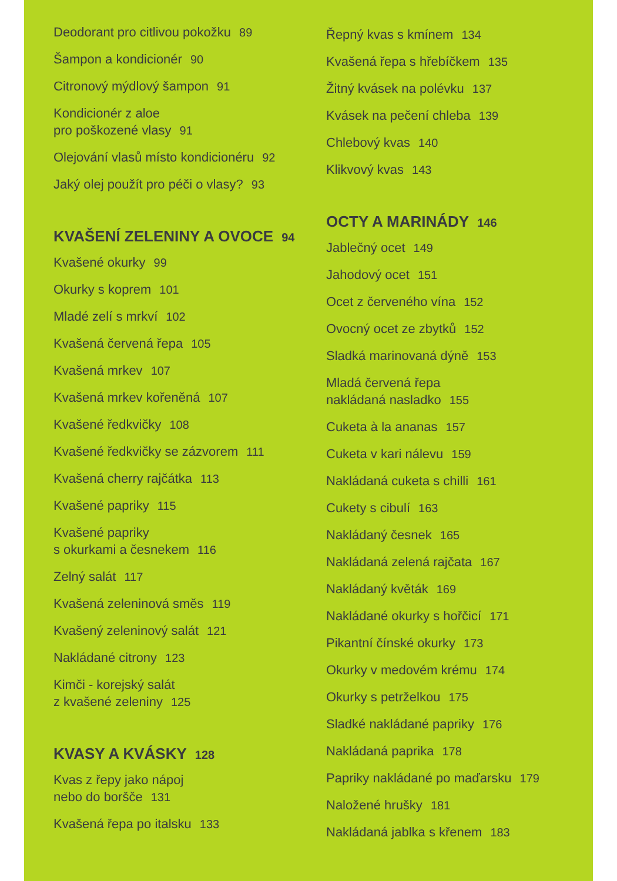Deodorant pro citlivou pokožku 89
Šampon a kondicionér 90
Citronový mýdlový šampon 91
Kondicionér z aloe
pro poškozené vlasy 91
Olejování vlasů místo kondicionéru 92
Jaký olej použít pro péči o vlasy? 93
KVAŠENÍ ZELENINY A OVOCE 94
Kvašené okurky 99
Okurky s koprem 101
Mladé zelí s mrkví 102
Kvašená červená řepa 105
Kvašená mrkev 107
Kvašená mrkev kořeněná 107
Kvašené ředkvičky 108
Kvašené ředkvičky se zázvorem 111
Kvašená cherry rajčátka 113
Kvašené papriky 115
Kvašené papriky
s okurkami a česnekem 116
Zelný salát 117
Kvašená zeleninová směs 119
Kvašený zeleninový salát 121
Nakládané citrony 123
Kimči - korejský salát
z kvašené zeleniny 125
KVASY A KVÁSKY 128
Kvas z řepy jako nápoj
nebo do boršče 131
Kvašená řepa po italsku 133
Řepný kvas s kmínem 134
Kvašená řepa s hřebíčkem 135
Žitný kvásek na polévku 137
Kvásek na pečení chleba 139
Chlebový kvas 140
Klikvový kvas 143
OCTY A MARINÁDY 146
Jablečný ocet 149
Jahodový ocet 151
Ocet z červeného vína 152
Ovocný ocet ze zbytků 152
Sladká marinovaná dýně 153
Mladá červená řepa
nakládaná nasladko 155
Cuketa à la ananas 157
Cuketa v kari nálevu 159
Nakládaná cuketa s chilli 161
Cukety s cibulí 163
Nakládaný česnek 165
Nakládaná zelená rajčata 167
Nakládaný květák 169
Nakládané okurky s hořčicí 171
Pikantní čínské okurky 173
Okurky v medovém krému 174
Okurky s petrželkou 175
Sladké nakládané papriky 176
Nakládaná paprika 178
Papriky nakládané po maďarsku 179
Naložené hrušky 181
Nakládaná jablka s křenem 183